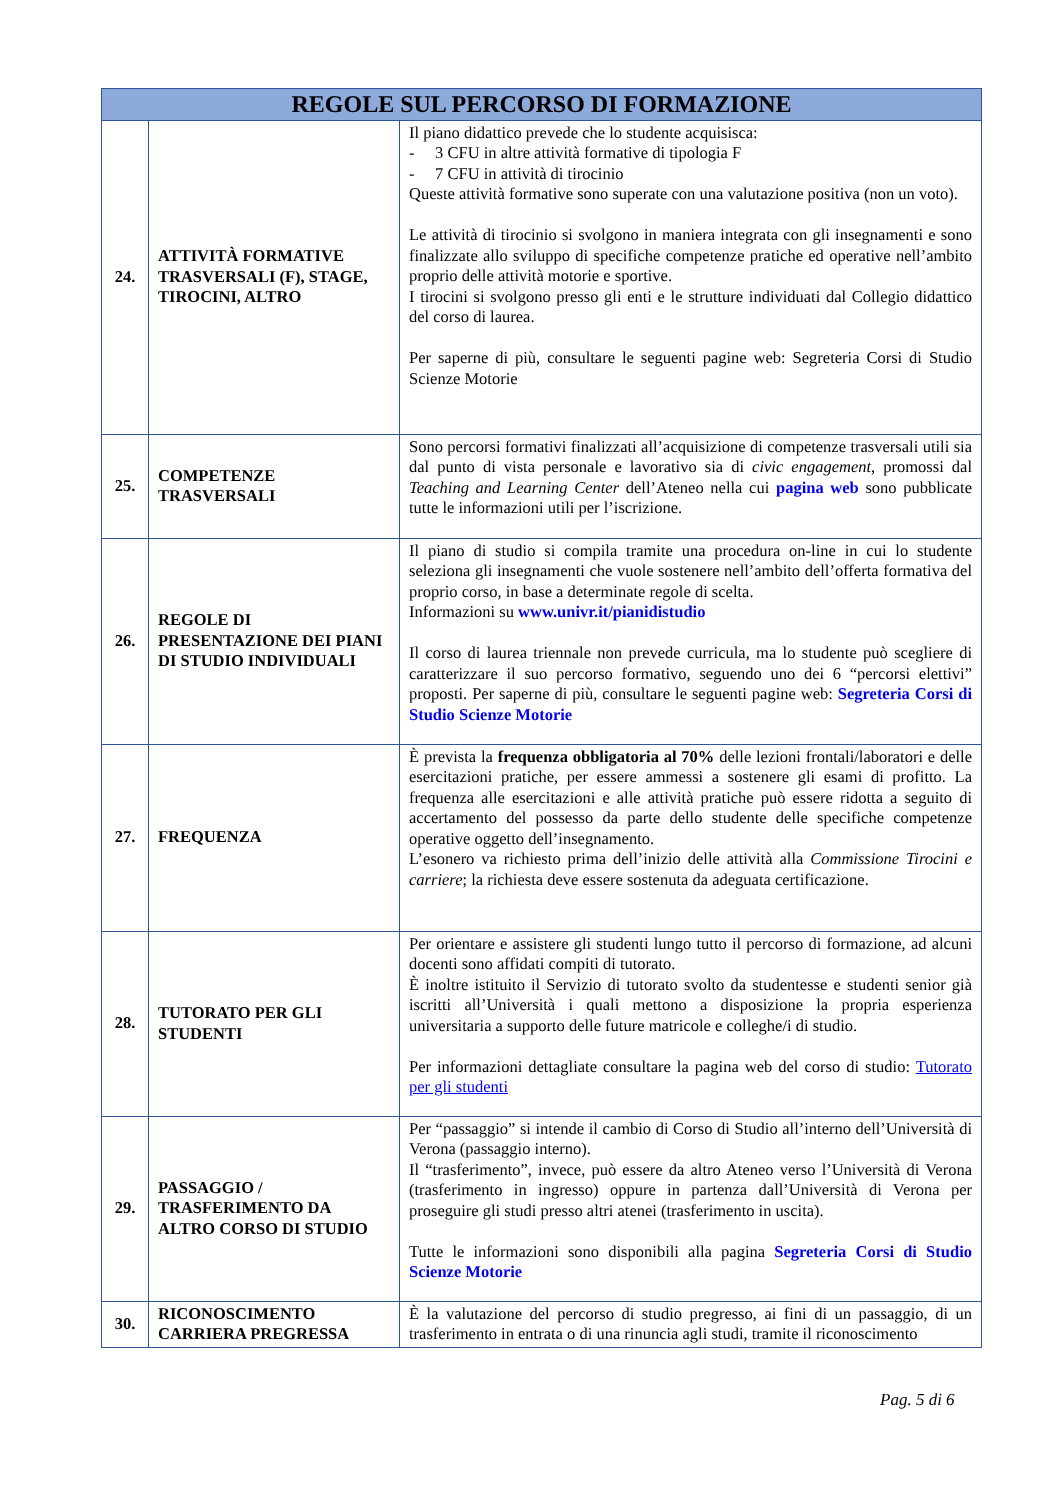| REGOLE SUL PERCORSO DI FORMAZIONE | | |
| --- | --- | --- |
| 24. | ATTIVITÀ FORMATIVE TRASVERSALI (F), STAGE, TIROCINI, ALTRO | Il piano didattico prevede che lo studente acquisisca: - 3 CFU in altre attività formative di tipologia F - 7 CFU in attività di tirocinio Queste attività formative sono superate con una valutazione positiva (non un voto). Le attività di tirocinio si svolgono in maniera integrata con gli insegnamenti e sono finalizzate allo sviluppo di specifiche competenze pratiche ed operative nell’ambito proprio delle attività motorie e sportive. I tirocini si svolgono presso gli enti e le strutture individuati dal Collegio didattico del corso di laurea. Per saperne di più, consultare le seguenti pagine web: Segreteria Corsi di Studio Scienze Motorie |
| 25. | COMPETENZE TRASVERSALI | Sono percorsi formativi finalizzati all’acquisizione di competenze trasversali utili sia dal punto di vista personale e lavorativo sia di civic engagement , promossi dal Teaching and Learning Center dell’Ateneo nella cui pagina web sono pubblicate tutte le informazioni utili per l’iscrizione. |
| 26. | REGOLE DI PRESENTAZIONE DEI PIANI DI STUDIO INDIVIDUALI | Il piano di studio si compila tramite una procedura on-line in cui lo studente seleziona gli insegnamenti che vuole sostenere nell’ambito dell’offerta formativa del proprio corso, in base a determinate regole di scelta. Informazioni su www.univr.it/pianidistudio Il corso di laurea triennale non prevede curricula, ma lo studente può scegliere di caratterizzare il suo percorso formativo, seguendo uno dei 6 “percorsi elettivi” proposti. Per saperne di più, consultare le seguenti pagine web: Segreteria Corsi di Studio Scienze Motorie |
| 27. | FREQUENZA | È prevista la frequenza obbligatoria al 70% delle lezioni frontali/laboratori e delle esercitazioni pratiche, per essere ammessi a sostenere gli esami di profitto. La frequenza alle esercitazioni e alle attività pratiche può essere ridotta a seguito di accertamento del possesso da parte dello studente delle specifiche competenze operative oggetto dell’insegnamento. L’esonero va richiesto prima dell’inizio delle attività alla Commissione Tirocini e carriere ; la richiesta deve essere sostenuta da adeguata certificazione. |
| 28. | TUTORATO PER GLI STUDENTI | Per orientare e assistere gli studenti lungo tutto il percorso di formazione, ad alcuni docenti sono affidati compiti di tutorato. È inoltre istituito il Servizio di tutorato svolto da studentesse e studenti senior già iscritti all’Università i quali mettono a disposizione la propria esperienza universitaria a supporto delle future matricole e colleghe/i di studio. Per informazioni dettagliate consultare la pagina web del corso di studio: Tutorato per gli studenti |
| 29. | PASSAGGIO / TRASFERIMENTO DA ALTRO CORSO DI STUDIO | Per “passaggio” si intende il cambio di Corso di Studio all’interno dell’Università di Verona (passaggio interno). Il “trasferimento”, invece, può essere da altro Ateneo verso l’Università di Verona (trasferimento in ingresso) oppure in partenza dall’Università di Verona per proseguire gli studi presso altri atenei (trasferimento in uscita). Tutte le informazioni sono disponibili alla pagina Segreteria Corsi di Studio Scienze Motorie |
| 30. | RICONOSCIMENTO CARRIERA PREGRESSA | È la valutazione del percorso di studio pregresso, ai fini di un passaggio, di un trasferimento in entrata o di una rinuncia agli studi, tramite il riconoscimento |
Pag. 5 di 6